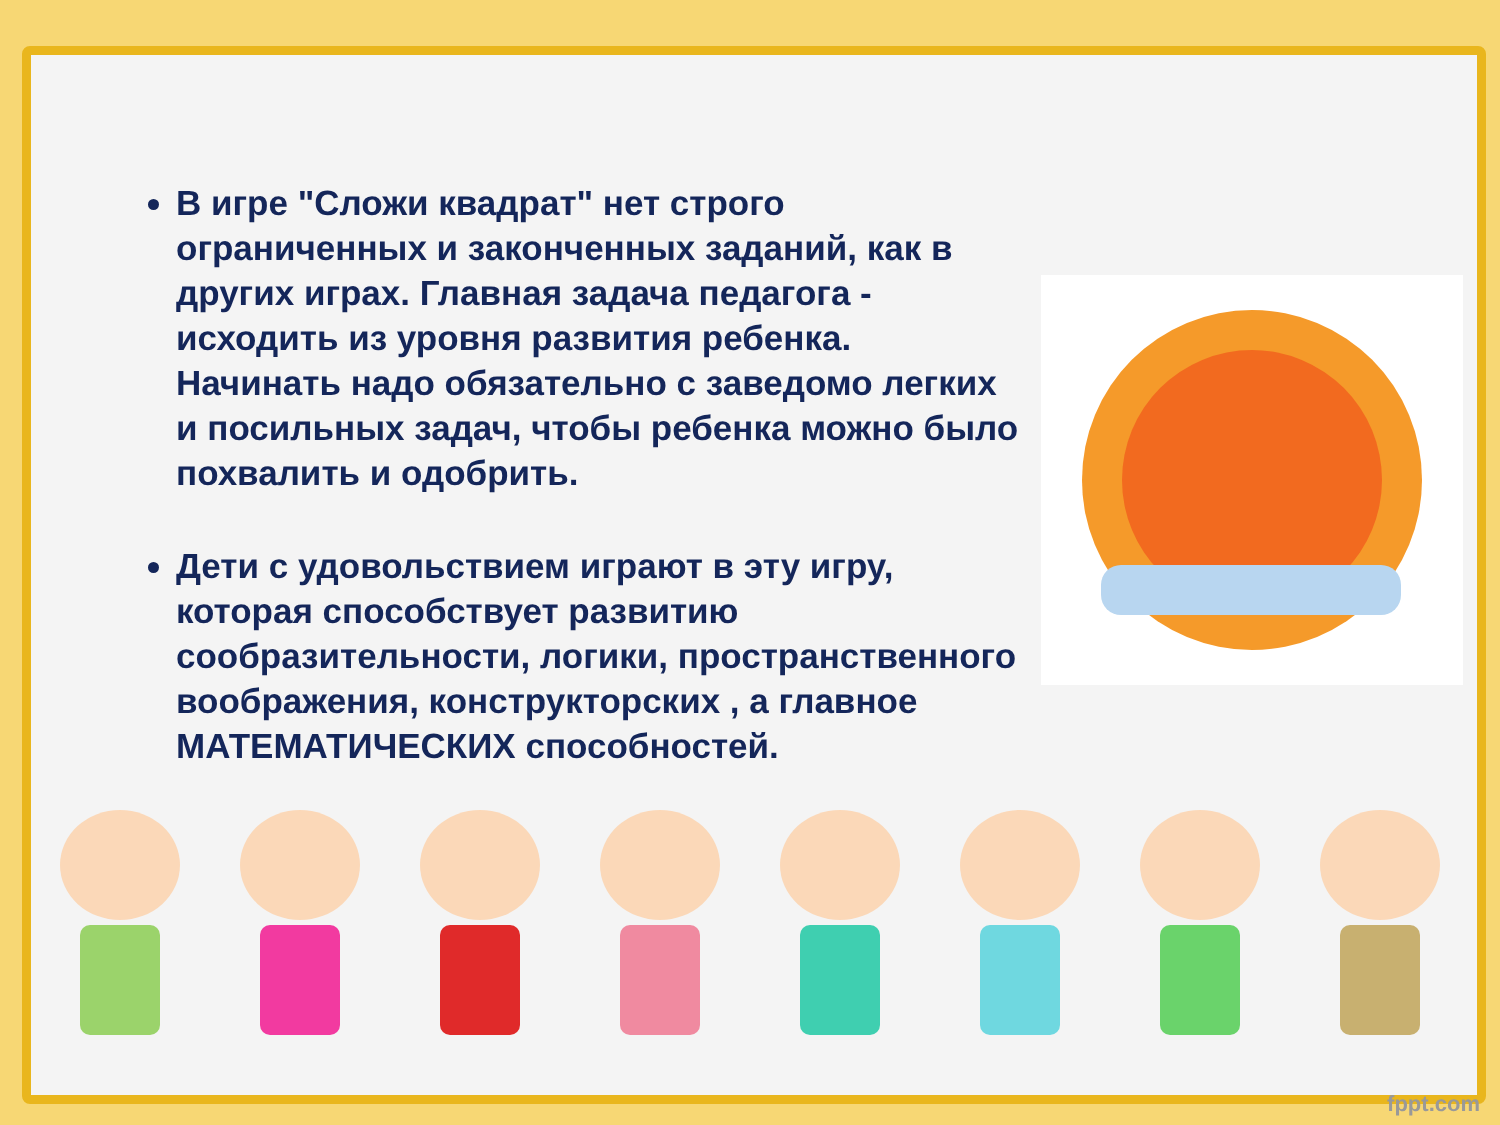В игре "Сложи квадрат" нет строго ограниченных и законченных заданий, как в других играх. Главная задача педагога - исходить из уровня развития ребенка. Начинать надо обязательно с заведомо легких и посильных задач, чтобы ребенка можно было похвалить и одобрить.
Дети с удовольствием играют в эту игру, которая способствует развитию сообразительности, логики, пространственного воображения, конструкторских , а главное МАТЕМАТИЧЕСКИХ способностей.
fppt.com